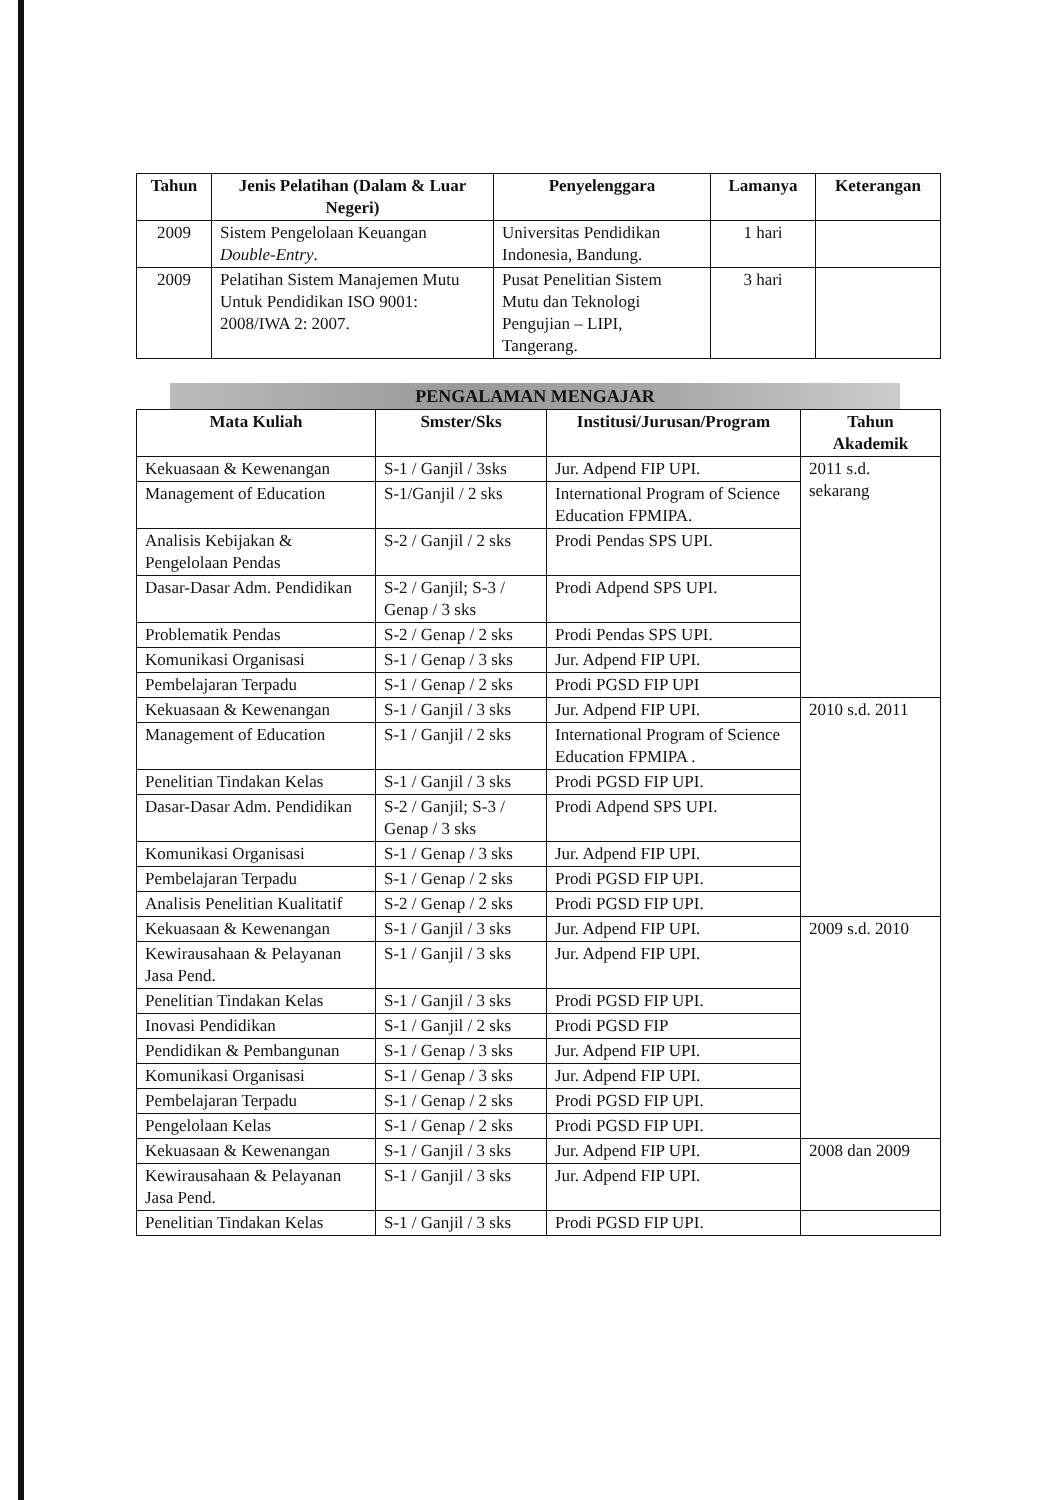| Tahun | Jenis Pelatihan (Dalam & Luar Negeri) | Penyelenggara | Lamanya | Keterangan |
| --- | --- | --- | --- | --- |
| 2009 | Sistem Pengelolaan Keuangan Double-Entry . | Universitas Pendidikan Indonesia, Bandung. | 1 hari | |
| 2009 | Pelatihan Sistem Manajemen Mutu Untuk Pendidikan ISO 9001: 2008/IWA 2: 2007. | Pusat Penelitian Sistem Mutu dan Teknologi Pengujian – LIPI, Tangerang. | 3 hari | |
PENGALAMAN MENGAJAR
| Mata Kuliah | Smster/Sks | Institusi/Jurusan/Program | Tahun Akademik |
| --- | --- | --- | --- |
| Kekuasaan & Kewenangan | S-1 / Ganjil / 3sks | Jur. Adpend FIP UPI. | 2011 s.d. sekarang |
| Management of Education | S-1/Ganjil / 2 sks | International Program of Science Education FPMIPA. | |
| Analisis Kebijakan & Pengelolaan Pendas | S-2 / Ganjil / 2 sks | Prodi Pendas SPS UPI. | |
| Dasar-Dasar Adm. Pendidikan | S-2 / Ganjil; S-3 / Genap / 3 sks | Prodi Adpend SPS UPI. | |
| Problematik Pendas | S-2 / Genap / 2 sks | Prodi Pendas SPS UPI. | |
| Komunikasi Organisasi | S-1 / Genap / 3 sks | Jur. Adpend FIP UPI. | |
| Pembelajaran Terpadu | S-1 / Genap / 2 sks | Prodi PGSD FIP UPI | |
| Kekuasaan & Kewenangan | S-1 / Ganjil / 3 sks | Jur. Adpend FIP UPI. | 2010 s.d. 2011 |
| Management of Education | S-1 / Ganjil / 2 sks | International Program of Science Education FPMIPA . | |
| Penelitian Tindakan Kelas | S-1 / Ganjil / 3 sks | Prodi PGSD FIP UPI. | |
| Dasar-Dasar Adm. Pendidikan | S-2 / Ganjil; S-3 / Genap / 3 sks | Prodi Adpend SPS UPI. | |
| Komunikasi Organisasi | S-1 / Genap / 3 sks | Jur. Adpend FIP UPI. | |
| Pembelajaran Terpadu | S-1 / Genap / 2 sks | Prodi PGSD FIP UPI. | |
| Analisis Penelitian Kualitatif | S-2 / Genap / 2 sks | Prodi PGSD FIP UPI. | |
| Kekuasaan & Kewenangan | S-1 / Ganjil / 3 sks | Jur. Adpend FIP UPI. | 2009 s.d. 2010 |
| Kewirausahaan & Pelayanan Jasa Pend. | S-1 / Ganjil / 3 sks | Jur. Adpend FIP UPI. | |
| Penelitian Tindakan Kelas | S-1 / Ganjil / 3 sks | Prodi PGSD FIP UPI. | |
| Inovasi Pendidikan | S-1 / Ganjil / 2 sks | Prodi PGSD FIP | |
| Pendidikan & Pembangunan | S-1 / Genap / 3 sks | Jur. Adpend FIP UPI. | |
| Komunikasi Organisasi | S-1 / Genap / 3 sks | Jur. Adpend FIP UPI. | |
| Pembelajaran Terpadu | S-1 / Genap / 2 sks | Prodi PGSD FIP UPI. | |
| Pengelolaan Kelas | S-1 / Genap / 2 sks | Prodi PGSD FIP UPI. | |
| Kekuasaan & Kewenangan | S-1 / Ganjil / 3 sks | Jur. Adpend FIP UPI. | 2008 dan 2009 |
| Kewirausahaan & Pelayanan Jasa Pend. | S-1 / Ganjil / 3 sks | Jur. Adpend FIP UPI. | |
| Penelitian Tindakan Kelas | S-1 / Ganjil / 3 sks | Prodi PGSD FIP UPI. | |